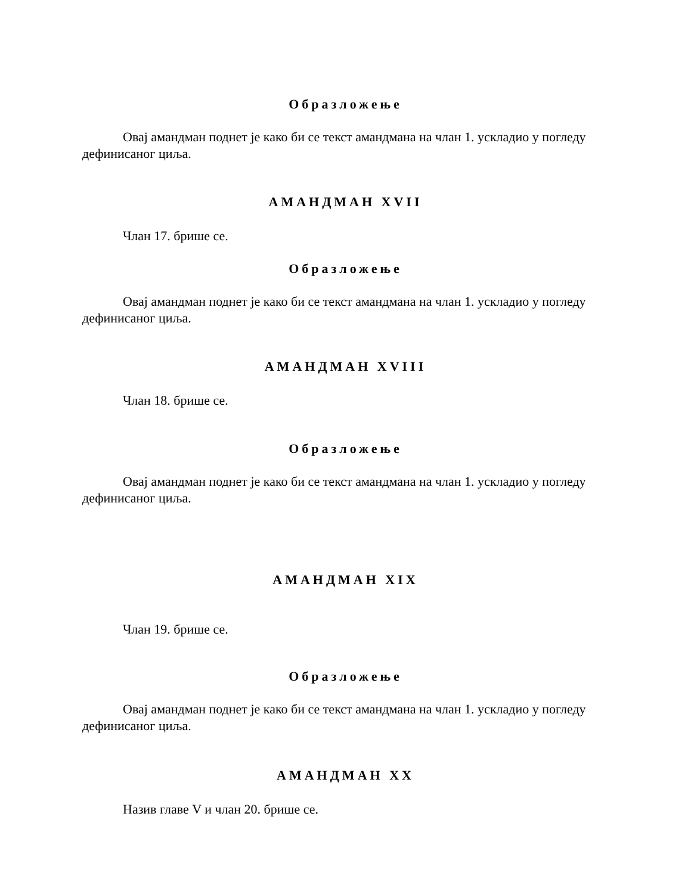Образложење
Овај амандман поднет је како би се текст амандмана на члан 1. ускладио у погледу дефинисаног циља.
АМАНДМАН XVII
Члан 17. брише се.
Образложење
Овај амандман поднет је како би се текст амандмана на члан 1. ускладио у погледу дефинисаног циља.
АМАНДМАН XVIII
Члан 18. брише се.
Образложење
Овај амандман поднет је како би се текст амандмана на члан 1. ускладио у погледу дефинисаног циља.
АМАНДМАН XIX
Члан 19. брише се.
Образложење
Овај амандман поднет је како би се текст амандмана на члан 1. ускладио у погледу дефинисаног циља.
АМАНДМАН XX
Назив главе V и члан 20. брише се.